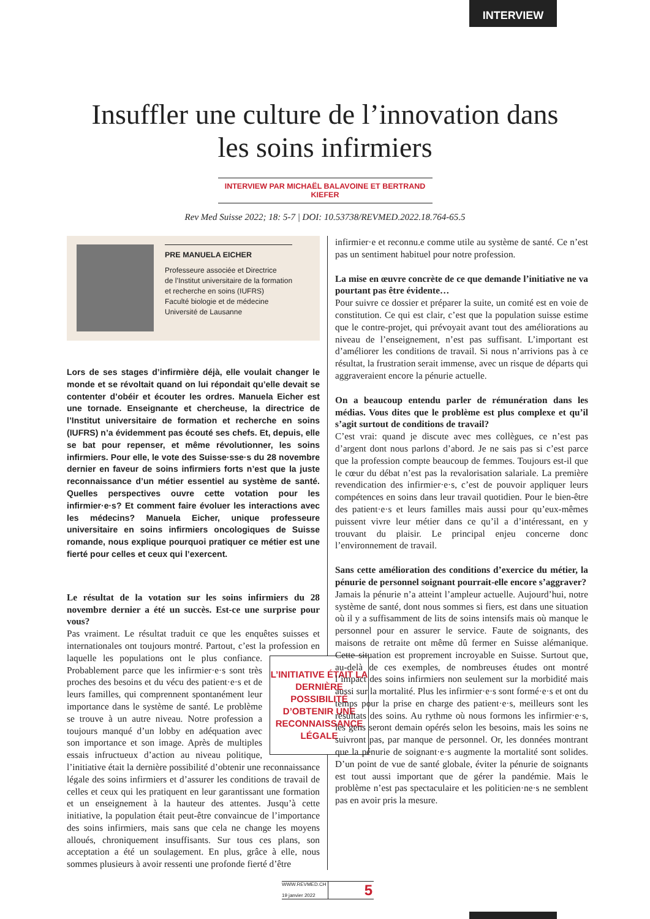INTERVIEW
Insuffler une culture de l’innovation dans
les soins infirmiers
INTERVIEW PAR MICHAËL BALAVOINE ET BERTRAND KIEFER
Rev Med Suisse 2022; 18: 5-7 | DOI: 10.53738/REVMED.2022.18.764-65.5
PRE MANUELA EICHER
Professeure associée et Directrice
de l’Institut universitaire de la formation
et recherche en soins (IUFRS)
Faculté biologie et de médecine
Université de Lausanne
Lors de ses stages d’infirmière déjà, elle voulait changer le monde et se révoltait quand on lui répondait qu’elle devait se contenter d’obéir et écouter les ordres. Manuela Eicher est une tornade. Enseignante et chercheuse, la directrice de l’Institut universitaire de formation et recherche en soins (IUFRS) n’a évidemment pas écouté ses chefs. Et, depuis, elle se bat pour repenser, et même révolutionner, les soins infirmiers. Pour elle, le vote des Suisse·sse·s du 28 novembre dernier en faveur de soins infirmiers forts n’est que la juste reconnaissance d’un métier essentiel au système de santé. Quelles perspectives ouvre cette votation pour les infirmier·e·s? Et comment faire évoluer les interactions avec les médecins? Manuela Eicher, unique professeure universitaire en soins infirmiers oncologiques de Suisse romande, nous explique pourquoi pratiquer ce métier est une fierté pour celles et ceux qui l’exercent.
Le résultat de la votation sur les soins infirmiers du 28 novembre dernier a été un succès. Est-ce une surprise pour vous?
Pas vraiment. Le résultat traduit ce que les enquêtes suisses et internationales ont toujours montré. Partout, c’est la pro­fession en laquelle les populations ont le plus L’INITIATIVE ÉTAIT LA DERNIÈRE POSSIBILITÉ D’OBTENIR UNE RECONNAISSANCE LÉGALE confiance. Probablement parce que les infirmier·e·s sont très proches des besoins et du vécu des patient·e·s et de leurs familles, qui comprennent spontanément leur importance dans le système de santé. Le problème se trouve à un autre niveau. Notre profession a toujours manqué d’un lobby en adéquation avec son importance et son image. Après de multiples essais infructueux d’action au niveau politique, l’initiative était la dernière possibilité d’obtenir une reconnaissance légale des soins infirmiers et d’assurer les conditions de travail de celles et ceux qui les pratiquent en leur garantissant une formation et un ensei­gnement à la hauteur des attentes. Jusqu’à cette initiative, la population était peut-être convaincue de l’importance des soins infirmiers, mais sans que cela ne change les moyens alloués, chroniquement insuffisants. Sur tous ces plans, son acceptation a été un soulagement. En plus, grâce à elle, nous sommes plusieurs à avoir ressenti une profonde fierté d’être
infirmier·e et reconnu.e comme utile au système de santé. Ce n’est pas un sentiment habituel pour notre profession.
La mise en œuvre concrète de ce que demande l’initiative ne va pourtant pas être évidente…
Pour suivre ce dossier et préparer la suite, un comité est en voie de constitution. Ce qui est clair, c’est que la population suisse estime que le contre-projet, qui prévoyait avant tout des améliorations au niveau de l’enseignement, n’est pas suffisant. L’important est d’améliorer les conditions de travail. Si nous n’arrivions pas à ce résultat, la frustration serait immense, avec un risque de départs qui aggraveraient encore la pénurie actuelle.
On a beaucoup entendu parler de rémunération dans les médias. Vous dites que le problème est plus complexe et qu’il s’agit surtout de conditions de travail?
C’est vrai: quand je discute avec mes collègues, ce n’est pas d’argent dont nous parlons d’abord. Je ne sais pas si c’est parce que la profession compte beaucoup de femmes. Toujours est-il que le cœur du débat n’est pas la revalorisation salariale. La première revendication des infirmier·e·s, c’est de pouvoir appliquer leurs compétences en soins dans leur travail quoti­dien. Pour le bien-être des patient·e·s et leurs familles mais aussi pour qu’eux-mêmes puissent vivre leur métier dans ce qu’il a d’intéressant, en y trouvant du plaisir. Le principal enjeu concerne donc l’environnement de travail.
Sans cette amélioration des conditions d’exercice du métier, la pénurie de personnel soignant pourrait-elle encore s’aggraver?
Jamais la pénurie n’a atteint l’ampleur actuelle. Aujourd’hui, notre système de santé, dont nous sommes si fiers, est dans une situation où il y a suffisamment de lits de soins intensifs mais où manque le personnel pour en assurer le service. Faute de soignants, des maisons de retraite ont même dû fermer en Suisse alémanique. Cette situation est proprement incroyable en Suisse. Surtout que, au-delà de ces exemples, de nombreuses études ont montré l’impact des soins infirmiers non seulement sur la morbidité mais aussi sur la mortalité. Plus les infirmier·e·s sont formé·e·s et ont du temps pour la prise en charge des patient·e·s, meilleurs sont les résultats des soins. Au rythme où nous formons les infirmier·e·s, les gens seront demain opérés selon les besoins, mais les soins ne suivront pas, par manque de personnel. Or, les données montrant que la pénurie de soignant·e·s augmente la mortalité sont solides. D’un point de vue de santé globale, éviter la pénurie de soignants est tout aussi important que de gérer la pandémie. Mais le problème n’est pas spectaculaire et les politicien·ne·s ne semblent pas en avoir pris la mesure.
WWW.REVMED.CH
19 janvier 2022
5